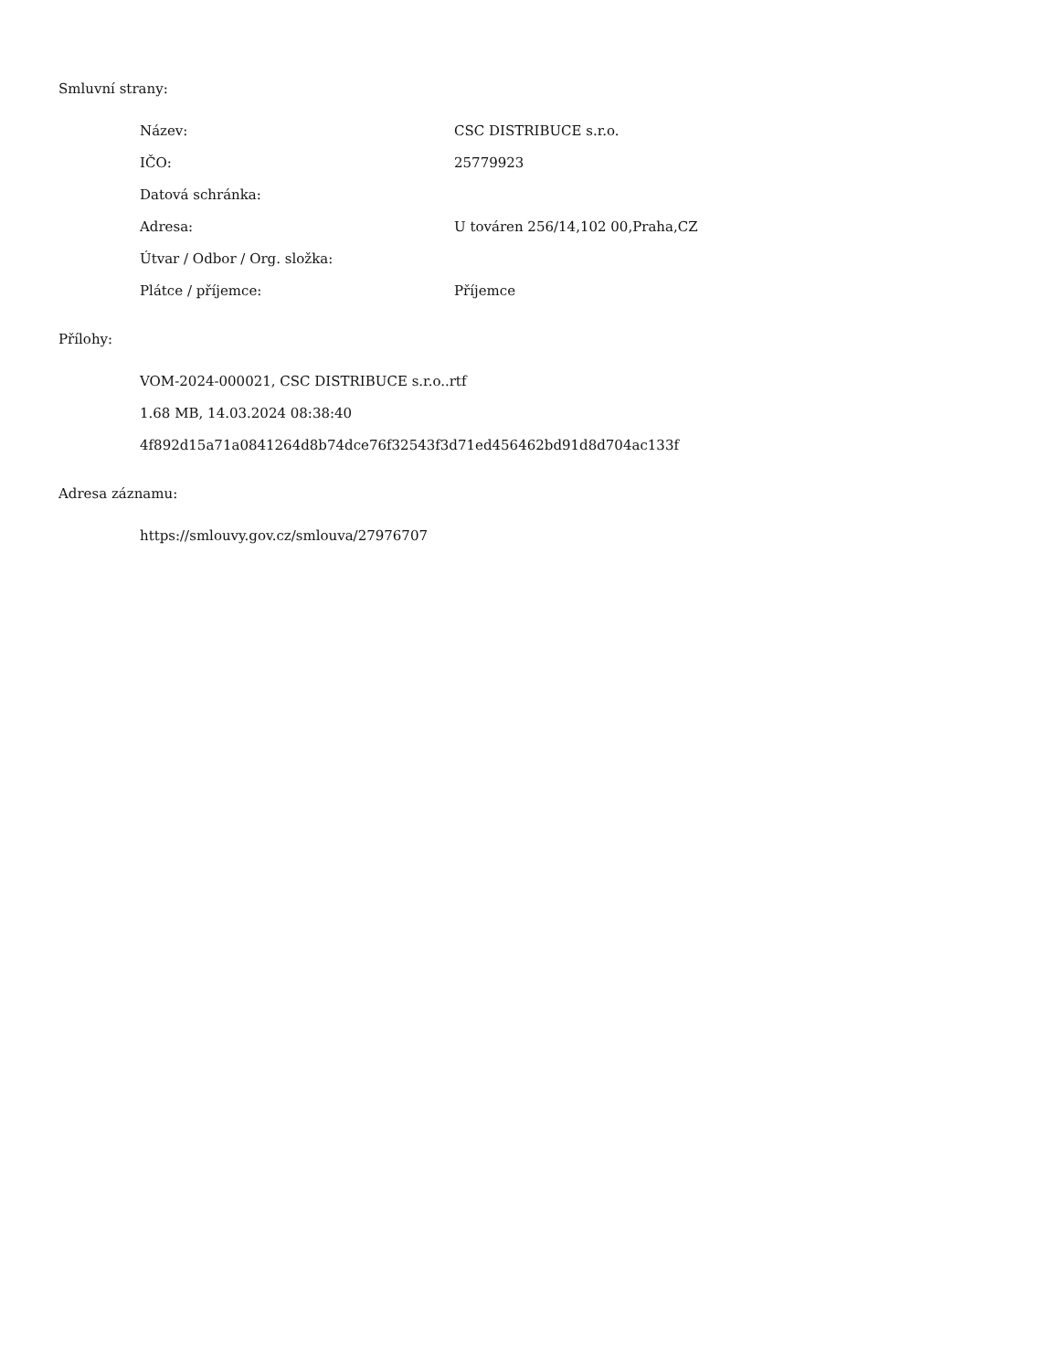Smluvní strany:
Název: CSC DISTRIBUCE s.r.o.
IČO: 25779923
Datová schránka:
Adresa: U továren 256/14,102 00,Praha,CZ
Útvar / Odbor / Org. složka:
Plátce / příjemce: Příjemce
Přílohy:
VOM-2024-000021, CSC DISTRIBUCE s.r.o..rtf
1.68 MB, 14.03.2024 08:38:40
4f892d15a71a0841264d8b74dce76f32543f3d71ed456462bd91d8d704ac133f
Adresa záznamu:
https://smlouvy.gov.cz/smlouva/27976707